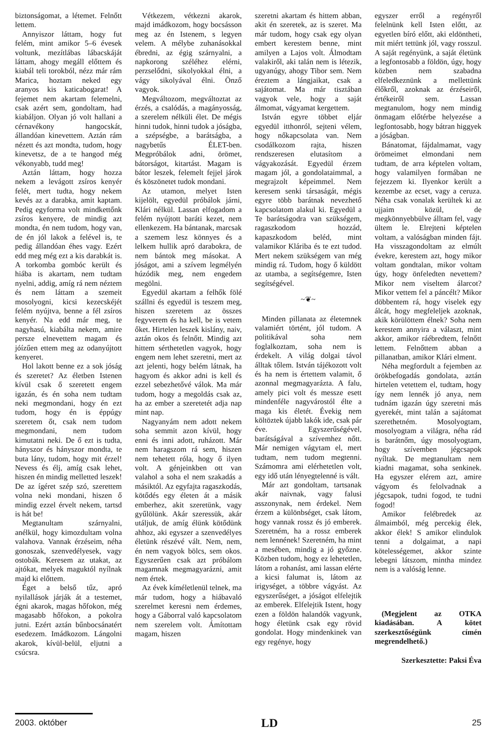biztonságomat, a létemet. Felnőtt lettem.
Annyiszor láttam, hogy fut felém, mint amikor 5–6 évesek voltunk, mezítlábas lábacskáját láttam, ahogy megáll előttem és kiabál teli torokból, nézz már rám Marica, hoztam neked egy aranyos kis katicabogarat! A fejemet nem akartam felemelni, csak azért sem, gondoltam, had kiabáljon. Olyan jó volt hallani a cérnavékony hangocskát, állandóan kinevettem. Aztán rám nézett és azt mondta, tudom, hogy kinevetsz, de a te hangod még vékonyabb, tudd meg!
Aztán láttam, hogy hozza nekem a levágott zsíros kenyér felét, mert tudta, hogy nekem kevés az a darabka, amit kaptam. Pedig egyforma volt mindkettőnk zsíros kenyere, de mindig azt mondta, én nem tudom, hogy van, de én jól lakok a felével is, te pedig állandóan éhes vagy. Ezért edd meg még ezt a kis darabkát is. A torkomba gombóc került és hiába is akartam, nem tudtam nyelni, addig, amíg rá nem néztem és nem láttam a szemeit mosolyogni, kicsi kezecskéjét felém nyújtva, benne a fél zsíros kenyér. Na edd már meg, te nagyhasú, kiabálta nekem, amire persze elnevettem magam és jóízűen ettem meg az odanyújtott kenyeret.
Hol lakott benne ez a sok jóság és szeretet? Az életben Istenen kívül csak ő szeretett engem igazán, és én soha nem tudtam neki megmondani, hogy én ezt tudom, hogy én is éppúgy szeretem őt, csak nem tudom megmondani, nem tudom kimutatni neki. De ő ezt is tudta, hányszor és hányszor mondta, te buta lány, tudom, hogy mit érzel! Nevess és élj, amíg csak lehet, hiszen én mindig melletted leszek! De az ígéret szép szó, szerettem volna neki mondani, hiszen ő mindig ezzel érvelt nekem, tartsd is hát be!
Megtanultam szárnyalni, anélkül, hogy kimozdultam volna valahova. Vannak érzéseim, néha gonoszak, szenvedélyesek, vagy ostobák. Keresem az utakat, az ajtókat, melyek maguktól nyílnak majd ki előttem.
Éget a belső tűz, apró nyilallások járják át a testemet, égni akarok, magas hőfokon, még magasabb hőfokon, a pokolra jutni. Ezért aztán bűnbocsánatért esedezem. Imádkozom. Lángolni akarok, kívül-belül, eljutni a csúcsra.
Vétkezem, vétkezni akarok, majd imádkozom, hogy bocsásson meg az én Istenem, s legyen velem. A mélybe zuhanásokkal ébredni, az égig szárnyalni, a napkorong széléhez elérni, perzselődni, sikolyokkal élni, a vágy sikolyával élni. Önző vagyok.
Megváltozom, megváltoztat az érzés, a csalódás, a magányosság, a szerelem nélküli élet. De mégis hinni tudok, hinni tudok a jóságba, a szépségbe, a barátságba, a nagybetűs ÉLET-ben. Megpróbálok adni, örömet, bátorságot, kitartást. Magam is bátor leszek, felemelt fejjel járok és köszönetet tudok mondani.
Az utamon, melyet Isten kijelölt, egyedül próbálok járni, Klári nélkül. Lassan elfogadom a felém nyújtott baráti kezet, nem ellenkezem. Ha bántanak, marcsak a szemem lesz könnyes és a lelkem hullik apró darabokra, de nem bántok meg másokat. A jóságot, ami a szívem legmélyén húzódik meg, nem engedem megölni.
Egyedül akartam a felhők fölé szállni és egyedül is teszem meg, hiszen szeretem az összes fegyverem és ha kell, be is vetem őket. Hirtelen leszek kislány, naiv, aztán okos és felnőtt. Mindig azt hittem sérthetetlen vagyok, hogy engem nem lehet szeretni, mert az azt jelenti, hogy belém látnak, ha hagyom és akkor adni is kell és ezzel sebezhetővé válok. Ma már tudom, hogy a megoldás csak az, ha az ember a szeretetét adja nap mint nap.
Nagyanyám nem adott nekem soha semmit azon kívül, hogy enni és inni adott, ruházott. Már nem haragszom rá sem, hiszen nem tehetett róla, hogy ő ilyen volt. A génjeinkben ott van valahol a soha el nem szakadás a másiktól. Az egyfajta ragaszkodás, kötődés egy életen át a másik emberhez, akit szeretünk, vagy gyűlölünk. Akár szeressük, akár utáljuk, de amíg élünk kötődünk ahhoz, aki egyszer a szenvedélyes életünk részévé vált. Nem, nem, én nem vagyok bölcs, sem okos. Egyszerűen csak azt próbálom magamnak megmagyarázni, amit nem értek.
Az évek kíméletlenül telnek, ma már tudom, hogy a hiábavaló szerelmet keresni nem érdemes, hogy a Gáborral való kapcsolatom nem szerelem volt. Ámítottam magam, hiszen
szeretni akartam és hittem abban, akit én szeretek, az is szeret. Ma már tudom, hogy csak egy olyan embert kerestem benne, mint amilyen a Lajos volt. Álmodtam valakiről, aki talán nem is létezik, ugyanúgy, ahogy Tibor sem. Nem éreztem a lángjaikat, csak a sajátomat. Ma már tisztában vagyok vele, hogy a saját álmomat, vágyamat kergettem.
István egyre többet eljár egyedül itthonról, sejteni vélem, hogy nőkapcsolata van. Nem csodálkozom rajta, hiszen rendszeresen elutasítom a vágyakozását. Egyedül érzem magam jól, a gondolataimmal, a megrajzolt képeimmel. Nem keresem senki társaságát, mégis egyre több barátnak nevezhető kapcsolatom alakul ki. Egyedül a Te barátságodra van szükségem, ragaszkodom hozzád, kapaszkodom beléd, mint valamikor Kláriba és te ezt tudod. Mert nekem szükségem van még mindig rá. Tudom, hogy ő küldött az utamba, a segítségemre, Isten segítségével.
~❦~
Minden pillanata az életemnek valamiért történt, jól tudom. A politikával soha nem foglalkoztam, soha nem is érdekelt. A világ dolgai távol álltak tőlem. István tájékozott volt és ha nem is értettem valamit, ő azonnal megmagyarázta. A falu, amely pici volt és messze esett mindenféle nagyvárostól élte a maga kis életét. Évekig nem költöztek újabb lakók ide, csak pár éve. Egyszerűségével, barátságával a szívemhez nőtt. Már nemigen vágytam el, mert tudtam, nem tudom megtenni. Számomra ami elérhetetlen volt, egy idő után lényegtelenné is vált.
Már azt gondoltam, tartsanak akár naivnak, vagy falusi asszonynak, nem érdekel. Nem érzem a különbséget, csak látom, hogy vannak rossz és jó emberek. Szeretném, ha a rossz emberek nem lennének! Szeretném, ha mint a mesében, mindig a jó győzne. Közben tudom, hogy ez lehetetlen, látom a rohanást, ami lassan elérte a kicsi falumat is, látom az irigységet, a többre vágyást. Az egyszerűséget, a jóságot elfelejtik az emberek. Elfelejtik Istent, hogy ezen a földön halandók vagyunk, hogy életünk csak egy rövid gondolat. Hogy mindenkinek van egy regénye, hogy
egyszer erről a regényről felelnünk kell Isten előtt, az egyetlen bíró előtt, aki eldöntheti, mit miért tettünk jól, vagy rosszul. A saját regényünk, a saját életünk a legfontosabb a földön, úgy, hogy közben nem szabadna elfeledkeznünk a mellettünk élőkről, azoknak az érzéseiről, értékeiről sem. Lassan megtanulom, hogy nem mindig önmagam előtérbe helyezése a legfontosabb, hogy bátran higgyek a jóságban.
Bánatomat, fájdalmamat, vagy örömeimet elmondani nem tudtam, de arra képtelen voltam, hogy valamilyen formában ne fejezzem ki. Ilyenkor került a kezembe az ecset, vagy a ceruza. Néha csak vonalak kerültek ki az ujjaim közül, de megkönnyebbülve álltam fel, vagy ültem le. Elrejteni képtelen voltam, a valóságban minden fájt. Ha visszagondoltam az elmúlt évekre, kerestem azt, hogy mikor voltam gondtalan, mikor voltam úgy, hogy önfeledten nevettem? Mikor nem viseltem álarcot? Mikor vettem fel a páncélt? Mikor döbbentem rá, hogy viselek egy álcát, hogy megfeleljek azoknak, akik körülöttem élnek? Soha nem kerestem annyira a választ, mint akkor, amikor ráébredtem, felnőtt lettem. Felnőttem abban a pillanatban, amikor Klári elment.
Néha megfordult a fejemben az örökbefogadás gondolata, aztán hirtelen vetettem el, tudtam, hogy így nem lennék jó anya, nem tudnám igazán úgy szeretni más gyerekét, mint talán a sajátomat szerethetném. Mosolyogtam, mosolyogtam a világra, néha rád is barátnőm, úgy mosolyogtam, hogy szívemben jégcsapok nyíltak. De megtanultam nem kiadni magamat, soha senkinek. Ha egyszer elérem azt, amire vágyom és felolvadnak a jégcsapok, tudni fogod, te tudni fogod!
Amikor felébredek az álmaimból, még percekig élek, akkor élek! S amikor elindulok tenni a dolgaimat, a napi kötelességemet, akkor szinte lebegni látszom, mintha mindez nem is a valóság lenne.
(Megjelent az OTKA kiadásában. A kötet szerkesztőségünk címén megrendelhető.)
Szerkesztette: Paksi Éva
2003. október LD 25